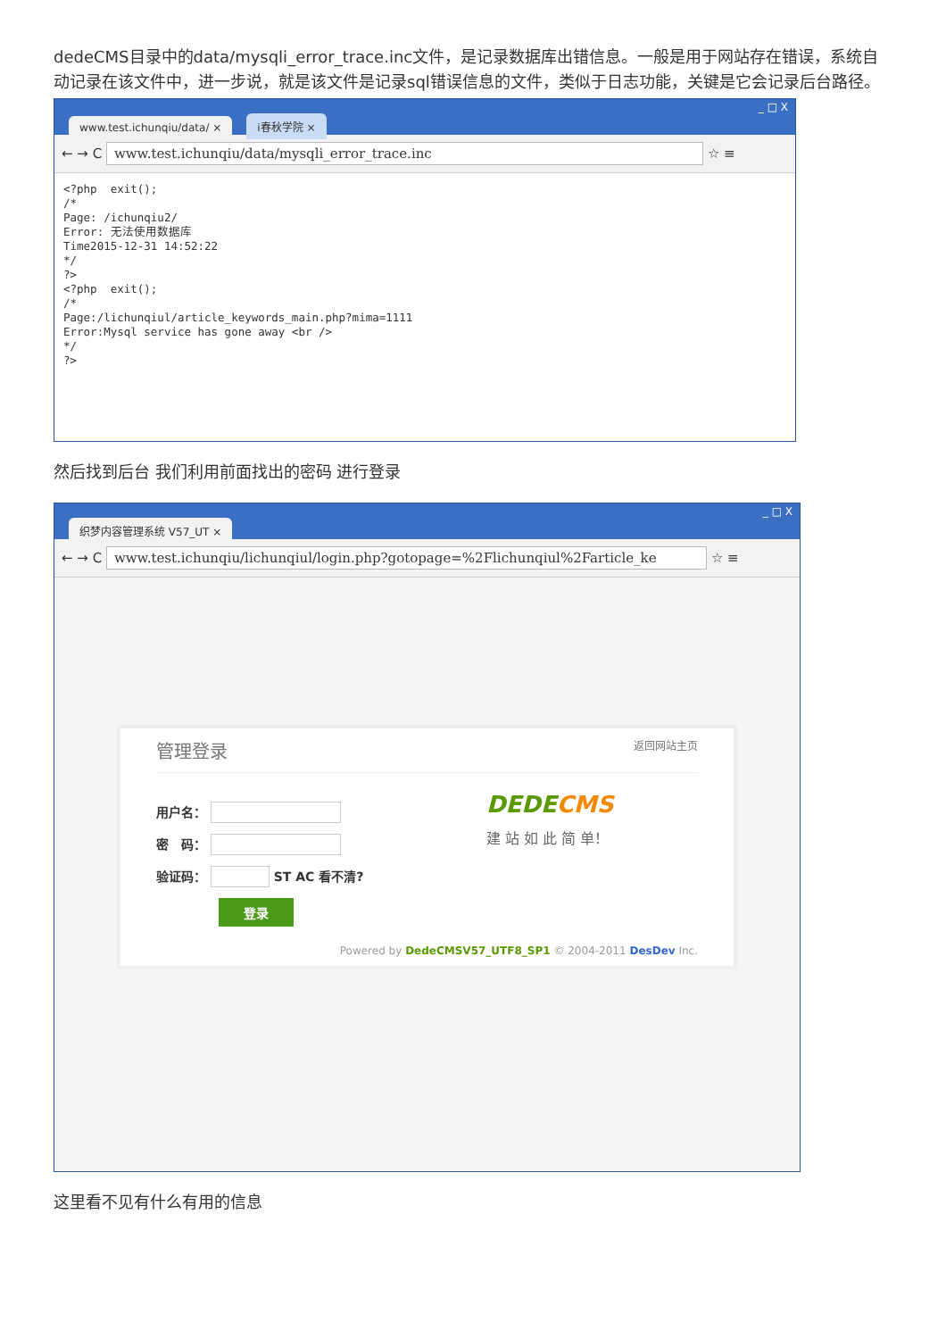dedeCMS目录中的data/mysqli_error_trace.inc文件，是记录数据库出错信息。一般是用于网站存在错误，系统自动记录在该文件中，进一步说，就是该文件是记录sql错误信息的文件，类似于日志功能，关键是它会记录后台路径。
www.test.ichunqiu/data/ × i春秋学院 × _ □ X
← → C www.test.ichunqiu/data/mysqli_error_trace.inc ☆ ≡
<?php exit(); /* Page: /ichunqiu2/ Error: 无法使用数据库 Time2015-12-31 14:52:22 */ ?> <?php exit(); /* Page:/lichunqiul/article_keywords_main.php?mima=1111 Error:Mysql service has gone away <br /> */ ?>
然后找到后台 我们利用前面找出的密码 进行登录
织梦内容管理系统 V57_UT × _ □ X
← → C www.test.ichunqiu/lichunqiul/login.php?gotopage=%2Flichunqiul%2Farticle_ke ☆ ≡
管理登录 返回网站主页
用户名：
密　码：
验证码： ST AC 看不清?
登录
DEDECMS
建 站 如 此 简 单！
Powered by DedeCMSV57_UTF8_SP1 © 2004-2011 DesDev Inc.
这里看不见有什么有用的信息